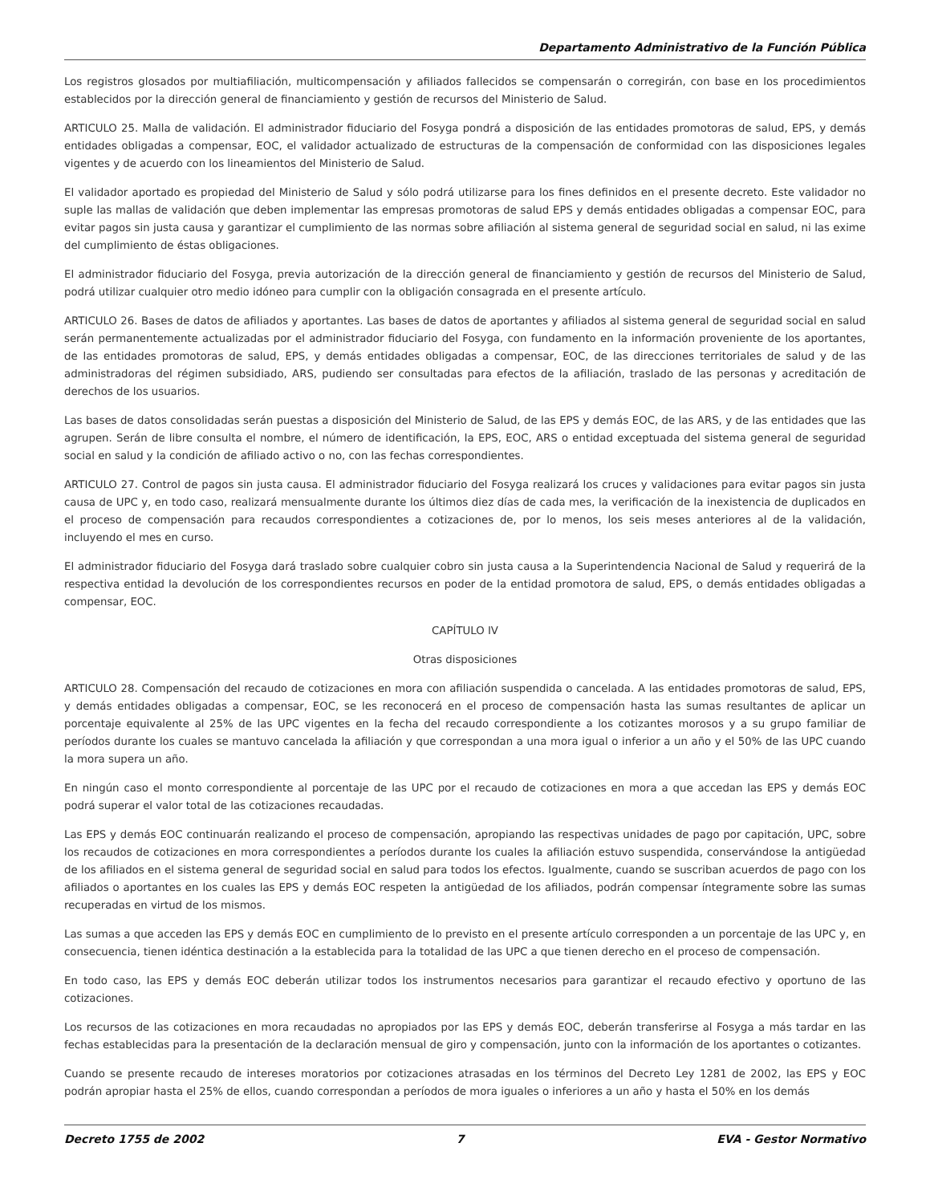Departamento Administrativo de la Función Pública
Los registros glosados por multiafiliación, multicompensación y afiliados fallecidos se compensarán o corregirán, con base en los procedimientos establecidos por la dirección general de financiamiento y gestión de recursos del Ministerio de Salud.
ARTICULO 25. Malla de validación. El administrador fiduciario del Fosyga pondrá a disposición de las entidades promotoras de salud, EPS, y demás entidades obligadas a compensar, EOC, el validador actualizado de estructuras de la compensación de conformidad con las disposiciones legales vigentes y de acuerdo con los lineamientos del Ministerio de Salud.
El validador aportado es propiedad del Ministerio de Salud y sólo podrá utilizarse para los fines definidos en el presente decreto. Este validador no suple las mallas de validación que deben implementar las empresas promotoras de salud EPS y demás entidades obligadas a compensar EOC, para evitar pagos sin justa causa y garantizar el cumplimiento de las normas sobre afiliación al sistema general de seguridad social en salud, ni las exime del cumplimiento de éstas obligaciones.
El administrador fiduciario del Fosyga, previa autorización de la dirección general de financiamiento y gestión de recursos del Ministerio de Salud, podrá utilizar cualquier otro medio idóneo para cumplir con la obligación consagrada en el presente artículo.
ARTICULO 26. Bases de datos de afiliados y aportantes. Las bases de datos de aportantes y afiliados al sistema general de seguridad social en salud serán permanentemente actualizadas por el administrador fiduciario del Fosyga, con fundamento en la información proveniente de los aportantes, de las entidades promotoras de salud, EPS, y demás entidades obligadas a compensar, EOC, de las direcciones territoriales de salud y de las administradoras del régimen subsidiado, ARS, pudiendo ser consultadas para efectos de la afiliación, traslado de las personas y acreditación de derechos de los usuarios.
Las bases de datos consolidadas serán puestas a disposición del Ministerio de Salud, de las EPS y demás EOC, de las ARS, y de las entidades que las agrupen. Serán de libre consulta el nombre, el número de identificación, la EPS, EOC, ARS o entidad exceptuada del sistema general de seguridad social en salud y la condición de afiliado activo o no, con las fechas correspondientes.
ARTICULO 27. Control de pagos sin justa causa. El administrador fiduciario del Fosyga realizará los cruces y validaciones para evitar pagos sin justa causa de UPC y, en todo caso, realizará mensualmente durante los últimos diez días de cada mes, la verificación de la inexistencia de duplicados en el proceso de compensación para recaudos correspondientes a cotizaciones de, por lo menos, los seis meses anteriores al de la validación, incluyendo el mes en curso.
El administrador fiduciario del Fosyga dará traslado sobre cualquier cobro sin justa causa a la Superintendencia Nacional de Salud y requerirá de la respectiva entidad la devolución de los correspondientes recursos en poder de la entidad promotora de salud, EPS, o demás entidades obligadas a compensar, EOC.
CAPÍTULO IV
Otras disposiciones
ARTICULO 28. Compensación del recaudo de cotizaciones en mora con afiliación suspendida o cancelada. A las entidades promotoras de salud, EPS, y demás entidades obligadas a compensar, EOC, se les reconocerá en el proceso de compensación hasta las sumas resultantes de aplicar un porcentaje equivalente al 25% de las UPC vigentes en la fecha del recaudo correspondiente a los cotizantes morosos y a su grupo familiar de períodos durante los cuales se mantuvo cancelada la afiliación y que correspondan a una mora igual o inferior a un año y el 50% de las UPC cuando la mora supera un año.
En ningún caso el monto correspondiente al porcentaje de las UPC por el recaudo de cotizaciones en mora a que accedan las EPS y demás EOC podrá superar el valor total de las cotizaciones recaudadas.
Las EPS y demás EOC continuarán realizando el proceso de compensación, apropiando las respectivas unidades de pago por capitación, UPC, sobre los recaudos de cotizaciones en mora correspondientes a períodos durante los cuales la afiliación estuvo suspendida, conservándose la antigüedad de los afiliados en el sistema general de seguridad social en salud para todos los efectos. Igualmente, cuando se suscriban acuerdos de pago con los afiliados o aportantes en los cuales las EPS y demás EOC respeten la antigüedad de los afiliados, podrán compensar íntegramente sobre las sumas recuperadas en virtud de los mismos.
Las sumas a que acceden las EPS y demás EOC en cumplimiento de lo previsto en el presente artículo corresponden a un porcentaje de las UPC y, en consecuencia, tienen idéntica destinación a la establecida para la totalidad de las UPC a que tienen derecho en el proceso de compensación.
En todo caso, las EPS y demás EOC deberán utilizar todos los instrumentos necesarios para garantizar el recaudo efectivo y oportuno de las cotizaciones.
Los recursos de las cotizaciones en mora recaudadas no apropiados por las EPS y demás EOC, deberán transferirse al Fosyga a más tardar en las fechas establecidas para la presentación de la declaración mensual de giro y compensación, junto con la información de los aportantes o cotizantes.
Cuando se presente recaudo de intereses moratorios por cotizaciones atrasadas en los términos del Decreto Ley 1281 de 2002, las EPS y EOC podrán apropiar hasta el 25% de ellos, cuando correspondan a períodos de mora iguales o inferiores a un año y hasta el 50% en los demás
Decreto 1755 de 2002 7 EVA - Gestor Normativo